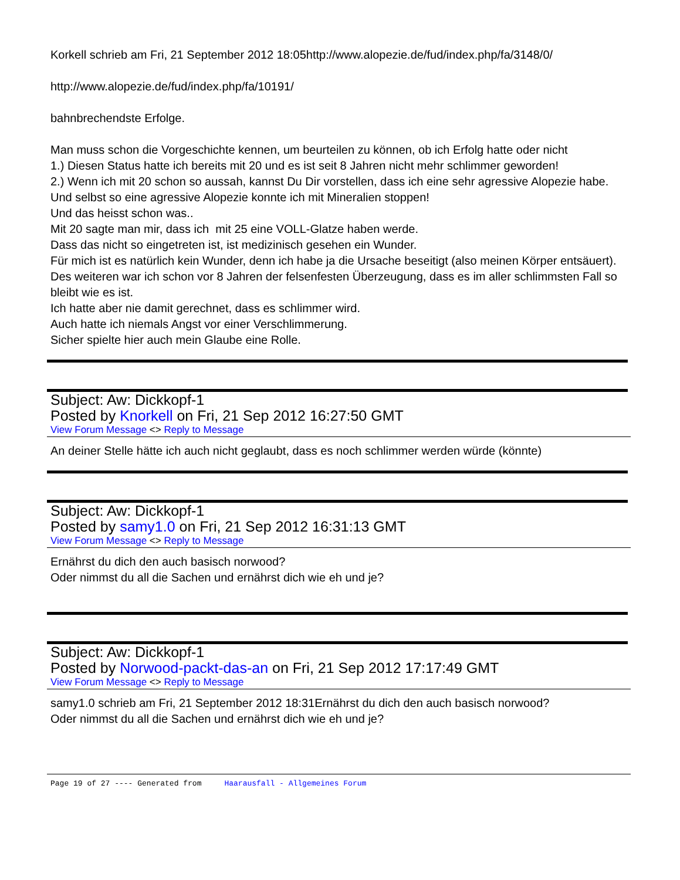Korkell schrieb am Fri, 21 September 2012 18:05http://www.alopezie.de/fud/index.php/fa/3148/0/
http://www.alopezie.de/fud/index.php/fa/10191/
bahnbrechendste Erfolge.
Man muss schon die Vorgeschichte kennen, um beurteilen zu können, ob ich Erfolg hatte oder nicht
1.) Diesen Status hatte ich bereits mit 20 und es ist seit 8 Jahren nicht mehr schlimmer geworden!
2.) Wenn ich mit 20 schon so aussah, kannst Du Dir vorstellen, dass ich eine sehr agressive Alopezie habe. Und selbst so eine agressive Alopezie konnte ich mit Mineralien stoppen!
Und das heisst schon was..
Mit 20 sagte man mir, dass ich mit 25 eine VOLL-Glatze haben werde.
Dass das nicht so eingetreten ist, ist medizinisch gesehen ein Wunder.
Für mich ist es natürlich kein Wunder, denn ich habe ja die Ursache beseitigt (also meinen Körper entsäuert).
Des weiteren war ich schon vor 8 Jahren der felsenfesten Überzeugung, dass es im aller schlimmsten Fall so bleibt wie es ist.
Ich hatte aber nie damit gerechnet, dass es schlimmer wird.
Auch hatte ich niemals Angst vor einer Verschlimmerung.
Sicher spielte hier auch mein Glaube eine Rolle.
Subject: Aw: Dickkopf-1
Posted by Knorkell on Fri, 21 Sep 2012 16:27:50 GMT
View Forum Message <> Reply to Message
An deiner Stelle hätte ich auch nicht geglaubt, dass es noch schlimmer werden würde (könnte)
Subject: Aw: Dickkopf-1
Posted by samy1.0 on Fri, 21 Sep 2012 16:31:13 GMT
View Forum Message <> Reply to Message
Ernährst du dich den auch basisch norwood?
Oder nimmst du all die Sachen und ernährst dich wie eh und je?
Subject: Aw: Dickkopf-1
Posted by Norwood-packt-das-an on Fri, 21 Sep 2012 17:17:49 GMT
View Forum Message <> Reply to Message
samy1.0 schrieb am Fri, 21 September 2012 18:31Ernährst du dich den auch basisch norwood?
Oder nimmst du all die Sachen und ernährst dich wie eh und je?
Page 19 of 27 ---- Generated from Haarausfall - Allgemeines Forum